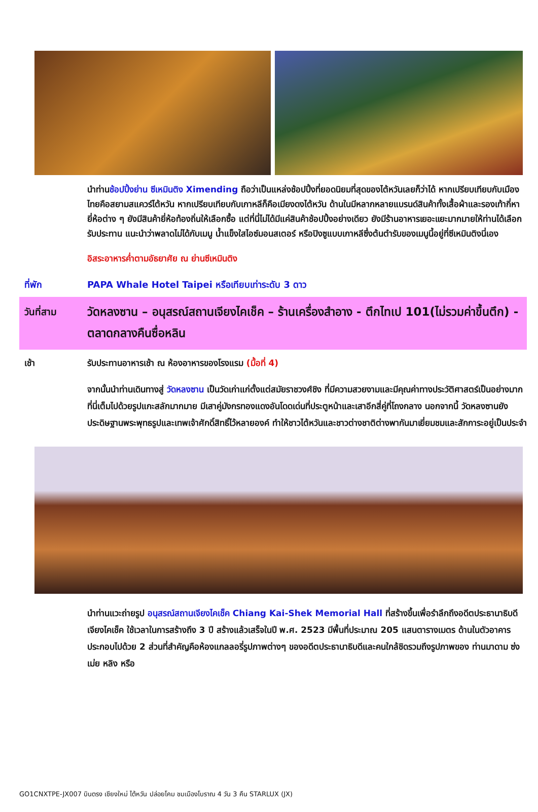นำท่านช้อปปิ้งย่าน ซีเหมินติง Ximending ถือว่าเป็นแหล่งช้อปปิ้งที่ยอดนิยมที่สุดของไต้หวันเลยก็ว่าได้ หากเปรียบเทียบกับเมืองไทยคือสยามสแควร์ไต้หวัน หากเปรียบเทียบกับเกาหลีก็คือเมียงดงไต้หวัน ด้านในมีหลากหลายแบรนด์สินค้าทั้งเสื้อผ้าและรองเท้ากี่หายี่ห้อต่าง ๆ ยังมีสินค้ายี่ห้อท้องถิ่นให้เลือกซื้อ แต่ที่นี่ไม่ได้มีแค่สินค้าช้อปปิ้งอย่างเดียว ยังมีร้านอาหารเยอะแยะมากมายให้ท่านได้เลือกรับประทาน แนะนำว่าพลาดไม่ได้กับเมนู น้ำแข็งใสไอซ์มอนสเตอร์ หรือปิงซูแบบเกาหลีซึ่งต้นตำรับของเมนูนี้อยู่ที่ซีเหมินติงนี่เอง
อิสระอาหารค่ำตามอัธยาศัย ณ ย่านซีเหมินติง
ที่พัก PAPA Whale Hotel Taipei หรือเทียบเท่าระดับ 3 ดาว
วันที่สาม
วัดหลงซาน – อนุสรณ์สถานเจียงไคเช็ค – ร้านเครื่องสำอาง - ตึกไทเป 101(ไม่รวมค่าขึ้นตึก) - ตลาดกลางคืนซื่อหลิน
เช้า รับประทานอาหารเช้า ณ ห้องอาหารของโรงแรม (มื้อที่ 4)
จากนั้นนำท่านเดินทางสู่ วัดหลงซาน เป็นวัดเก่าแก่ตั้งแต่สมัยราชวงศ์ชิง ที่มีความสวยงามและมีคุณค่าทางประวัติศาสตร์เป็นอย่างมาก ที่นี่เต็มไปด้วยรูปแกะสลักมากมาย มีเสาคู่มังกรทองแดงอันโดดเด่นที่ประตูหน้าและเสาอีกสี่คู่ที่โถงกลาง นอกจากนี้ วัดหลงซานยังประดิษฐานพระพุทธรูปและเทพเจ้าศักดิ์สิทธิ์ไว้หลายองค์ ทำให้ชาวไต้หวันและชาวต่างชาติต่างพากันมาเยี่ยมชมและสักการะอยู่เป็นประจำ
นำท่านแวะถ่ายรูป อนุสรณ์สถานเจียงไคเช็ค Chiang Kai-Shek Memorial Hall ที่สร้างขึ้นเพื่อรำลึกถึงอดีตประธานาธิบดีเจียงไคเช็ค ใช้เวลาในการสร้างถึง 3 ปี สร้างแล้วเสร็จในปี พ.ศ. 2523 มีพื้นที่ประมาณ 205 แสนตารางเมตร ด้านในตัวอาคารประกอบไปด้วย 2 ส่วนที่สำคัญคือห้องแกลลอรี่รูปภาพต่างๆ ของอดีตประธานาธิบดีและคนใกล้ชิดรวมถึงรูปภาพของ ท่านมาดาม ซ่ง เม่ย หลิง หรือ
GO1CNXTPE-JX007 บินตรง เชียงใหม่ ไต้หวัน ปล่อยโคม ชมเมืองโบราณ 4 วัน 3 คืน STARLUX (JX)